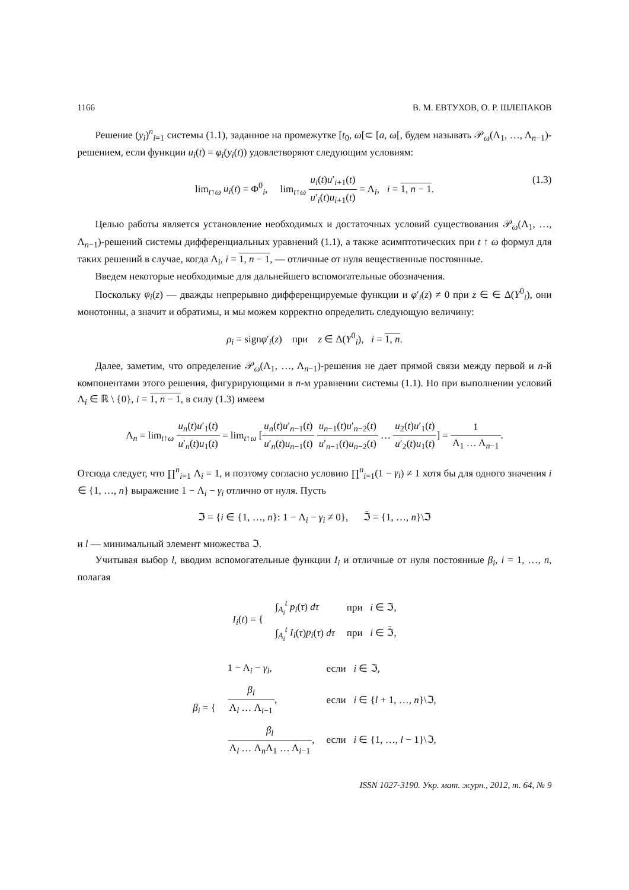1166 В. М. ЕВТУХОВ, О. Р. ШЛЕПАКОВ
Решение (y<sub>i</sub>)<sup>n</sup><sub>i=1</sub> системы (1.1), заданное на промежутке [t<sub>0</sub>, ω[⊂ [a, ω[, будем называть 𝒫<sub>ω</sub>(Λ<sub>1</sub>, …, Λ<sub>n−1</sub>)-решением, если функции u<sub>i</sub>(t) = φ<sub>i</sub>(y<sub>i</sub>(t)) удовлетворяют следующим условиям:
lim<sub>t↑ω</sub> u<sub>i</sub>(t) = Φ<sup>0</sup><sub>i</sub>, lim<sub>t↑ω</sub> u<sub>i</sub>(t)u′<sub>i+1</sub>(t) u′<sub>i</sub>(t)u<sub>i+1</sub>(t) = Λ<sub>i</sub>, i = 1, n − 1. (1.3)
Целью работы является установление необходимых и достаточных условий существования 𝒫<sub>ω</sub>(Λ<sub>1</sub>, …, Λ<sub>n−1</sub>)-решений системы дифференциальных уравнений (1.1), а также асимптотических при t ↑ ω формул для таких решений в случае, когда Λ<sub>i</sub>, i = 1, n − 1, — отличные от нуля вещественные постоянные.
Введем некоторые необходимые для дальнейшего вспомогательные обозначения.
Поскольку φ<sub>i</sub>(z) — дважды непрерывно дифференцируемые функции и φ′<sub>i</sub>(z) ≠ 0 при z ∈ ∈ Δ(Y<sup>0</sup><sub>i</sub>), они монотонны, а значит и обратимы, и мы можем корректно определить следующую величину:
ρ<sub>i</sub> = signφ′<sub>i</sub>(z) при z ∈ Δ(Y<sup>0</sup><sub>i</sub>), i = 1, n.
Далее, заметим, что определение 𝒫<sub>ω</sub>(Λ<sub>1</sub>, …, Λ<sub>n−1</sub>)-решения не дает прямой связи между первой и n-й компонентами этого решения, фигурирующими в n-м уравнении системы (1.1). Но при выполнении условий Λ<sub>i</sub> ∈ ℝ \ {0}, i = 1, n − 1, в силу (1.3) имеем
Λ<sub>n</sub> = lim<sub>t↑ω</sub> u<sub>n</sub>(t)u′<sub>1</sub>(t) u′<sub>n</sub>(t)u<sub>1</sub>(t) = lim<sub>t↑ω</sub> [u<sub>n</sub>(t)u′<sub>n−1</sub>(t) u′<sub>n</sub>(t)u<sub>n−1</sub>(t) u<sub>n−1</sub>(t)u′<sub>n−2</sub>(t) u′<sub>n−1</sub>(t)u<sub>n−2</sub>(t) … u<sub>2</sub>(t)u′<sub>1</sub>(t) u′<sub>2</sub>(t)u<sub>1</sub>(t)] = 1 Λ<sub>1</sub> … Λ<sub>n−1</sub>.
Отсюда следует, что ∏<sup>n</sup><sub>i=1</sub> Λ<sub>i</sub> = 1, и поэтому согласно условию ∏<sup>n</sup><sub>i=1</sub>(1 − γ<sub>i</sub>) ≠ 1 хотя бы для одного значения i ∈ {1, …, n} выражение 1 − Λ<sub>i</sub> − γ<sub>i</sub> отлично от нуля. Пусть
ℑ = {i ∈ {1, …, n}: 1 − Λ<sub>i</sub> − γ<sub>i</sub> ≠ 0}, ℑ̄ = {1, …, n}\ℑ
и l — минимальный элемент множества ℑ.
Учитывая выбор l, вводим вспомогательные функции I<sub>i</sub> и отличные от нуля постоянные β<sub>i</sub>, i = 1, …, n, полагая
| I<sub>i</sub> ( t ) = { | ∫<sub>A<sub>i</sub></sub><sup>t</sup> p<sub>i</sub> ( τ ) dτ | при i ∈ ℑ, |
| | ∫<sub>A<sub>i</sub></sub><sup>t</sup> I<sub>l</sub> ( τ ) p<sub>i</sub> ( τ ) dτ | при i ∈ ℑ̄, |
| β<sub>i</sub> = { | 1 − Λ<sub>i</sub> − γ<sub>i</sub> , | если i ∈ ℑ, |
| | β<sub>l</sub> Λ<sub>l</sub> … Λ<sub>i−1</sub> , | если i ∈ { l + 1, …, n }\ℑ, |
| | β<sub>l</sub> Λ<sub>l</sub> … Λ<sub>n</sub>Λ<sub>1</sub> … Λ<sub>i−1</sub> , | если i ∈ {1, …, l − 1}\ℑ, |
ISSN 1027-3190. Укр. мат. журн., 2012, т. 64, № 9